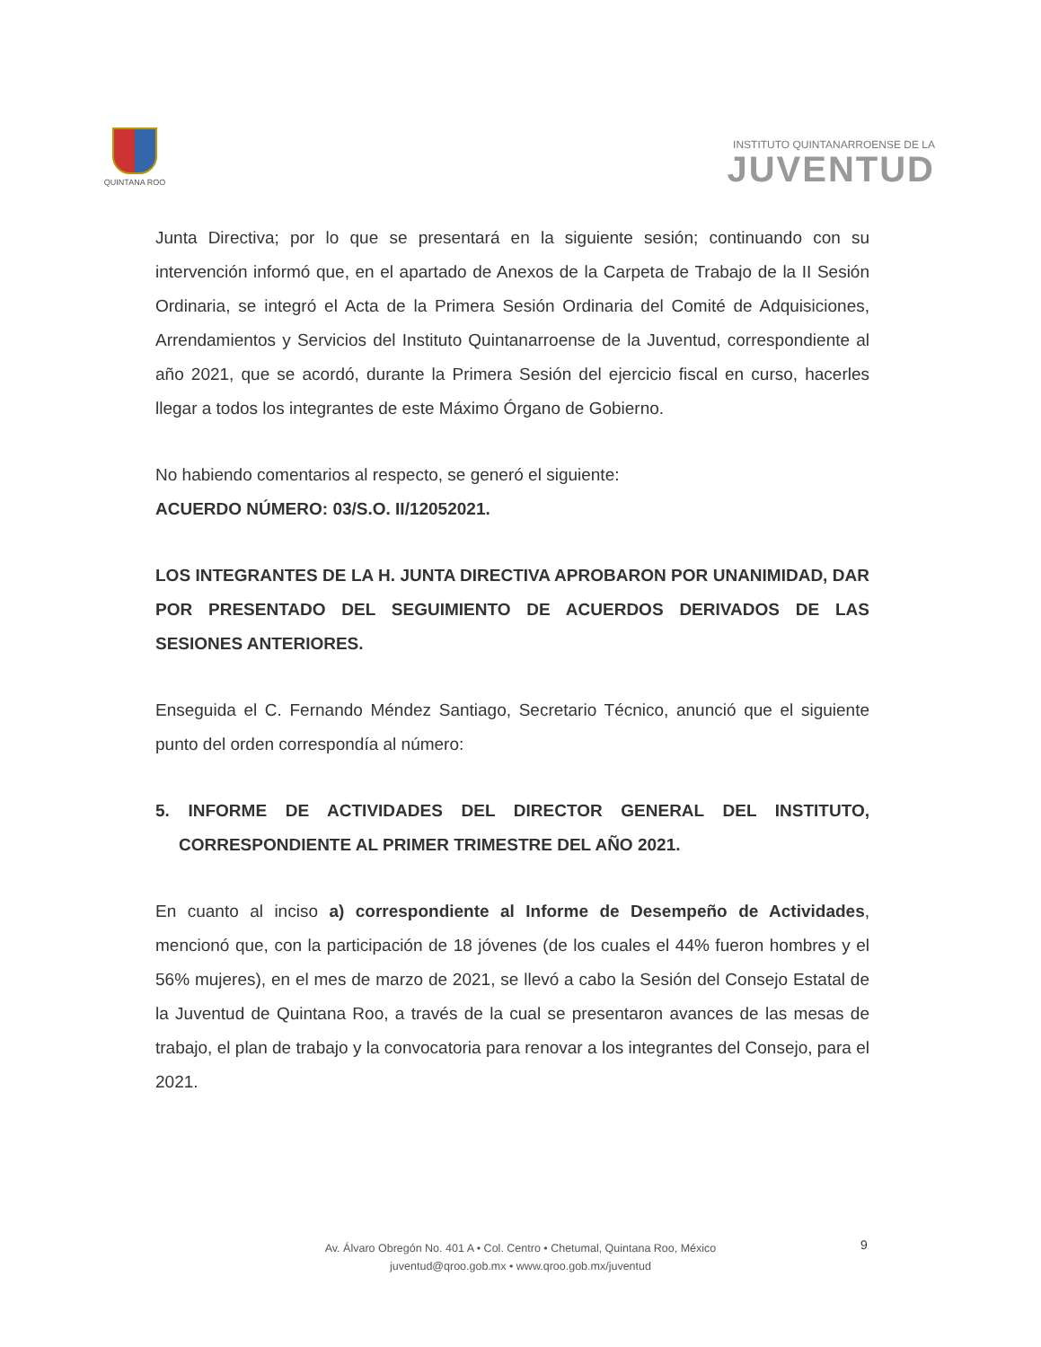QUINTANA ROO
INSTITUTO QUINTANARROENSE DE LA
JUVENTUD
Junta Directiva; por lo que se presentará en la siguiente sesión; continuando con su intervención informó que, en el apartado de Anexos de la Carpeta de Trabajo de la II Sesión Ordinaria, se integró el Acta de la Primera Sesión Ordinaria del Comité de Adquisiciones, Arrendamientos y Servicios del Instituto Quintanarroense de la Juventud, correspondiente al año 2021, que se acordó, durante la Primera Sesión del ejercicio fiscal en curso, hacerles llegar a todos los integrantes de este Máximo Órgano de Gobierno.
No habiendo comentarios al respecto, se generó el siguiente:
ACUERDO NÚMERO: 03/S.O. II/12052021.
LOS INTEGRANTES DE LA H. JUNTA DIRECTIVA APROBARON POR UNANIMIDAD, DAR POR PRESENTADO DEL SEGUIMIENTO DE ACUERDOS DERIVADOS DE LAS SESIONES ANTERIORES.
Enseguida el C. Fernando Méndez Santiago, Secretario Técnico, anunció que el siguiente punto del orden correspondía al número:
5. INFORME DE ACTIVIDADES DEL DIRECTOR GENERAL DEL INSTITUTO, CORRESPONDIENTE AL PRIMER TRIMESTRE DEL AÑO 2021.
En cuanto al inciso a) correspondiente al Informe de Desempeño de Actividades, mencionó que, con la participación de 18 jóvenes (de los cuales el 44% fueron hombres y el 56% mujeres), en el mes de marzo de 2021, se llevó a cabo la Sesión del Consejo Estatal de la Juventud de Quintana Roo, a través de la cual se presentaron avances de las mesas de trabajo, el plan de trabajo y la convocatoria para renovar a los integrantes del Consejo, para el 2021.
Av. Álvaro Obregón No. 401 A • Col. Centro • Chetumal, Quintana Roo, México
juventud@qroo.gob.mx • www.qroo.gob.mx/juventud
9